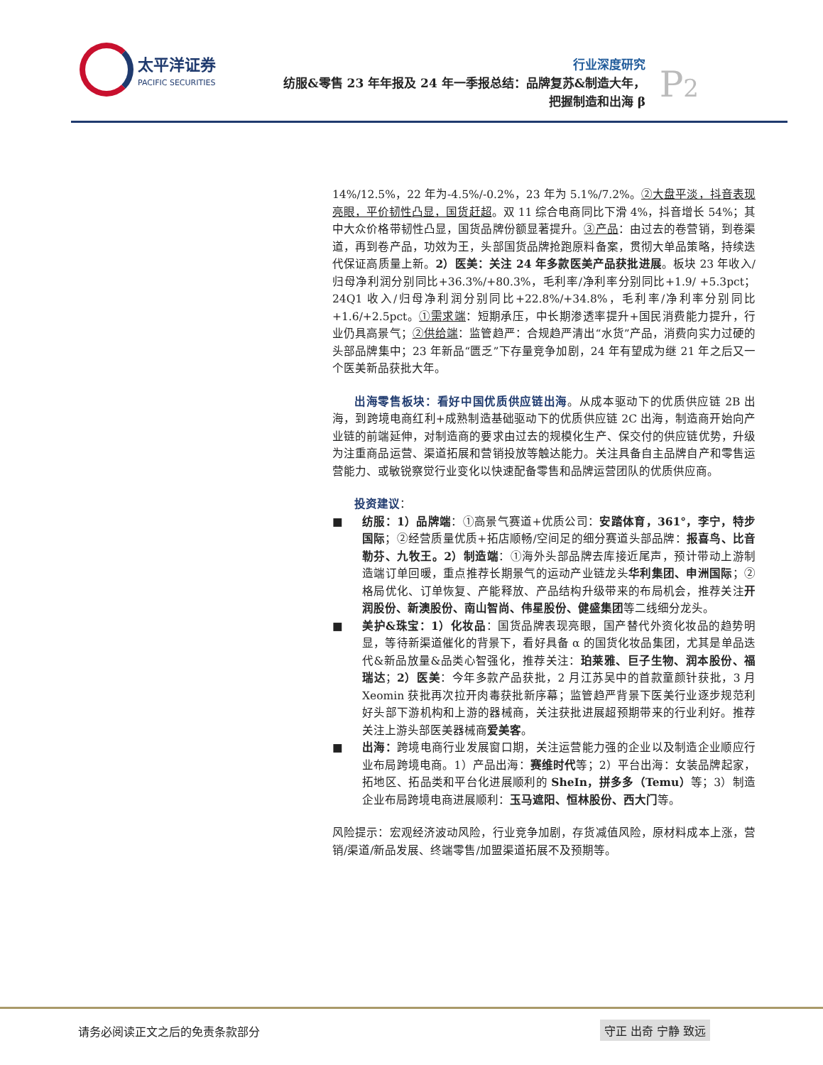太平洋证券 PACIFIC SECURITIES
行业深度研究
纺服&零售 23 年年报及 24 年一季报总结：品牌复苏&制造大年，
把握制造和出海 β
P2
14%/12.5%，22 年为-4.5%/-0.2%，23 年为 5.1%/7.2%。②大盘平淡，抖音表现亮眼，平价韧性凸显，国货赶超。双 11 综合电商同比下滑 4%，抖音增长 54%；其中大众价格带韧性凸显，国货品牌份额显著提升。③产品：由过去的卷营销，到卷渠道，再到卷产品，功效为王，头部国货品牌抢跑原料备案，贯彻大单品策略，持续迭代保证高质量上新。2）医美：关注 24 年多款医美产品获批进展。板块 23 年收入/归母净利润分别同比+36.3%/+80.3%，毛利率/净利率分别同比+1.9/ +5.3pct；24Q1 收入/归母净利润分别同比+22.8%/+34.8%，毛利率/净利率分别同比+1.6/+2.5pct。①需求端：短期承压，中长期渗透率提升+国民消费能力提升，行业仍具高景气；②供给端：监管趋严：合规趋严清出“水货”产品，消费向实力过硬的头部品牌集中；23 年新品“匮乏”下存量竞争加剧，24 年有望成为继 21 年之后又一个医美新品获批大年。
出海零售板块：看好中国优质供应链出海。从成本驱动下的优质供应链 2B 出海，到跨境电商红利+成熟制造基础驱动下的优质供应链 2C 出海，制造商开始向产业链的前端延伸，对制造商的要求由过去的规模化生产、保交付的供应链优势，升级为注重商品运营、渠道拓展和营销投放等触达能力。关注具备自主品牌自产和零售运营能力、或敏锐察觉行业变化以快速配备零售和品牌运营团队的优质供应商。
投资建议：
■ 纺服：1）品牌端：①高景气赛道+优质公司：安踏体育，361°，李宁，特步国际；②经营质量优质+拓店顺畅/空间足的细分赛道头部品牌：报喜鸟、比音勒芬、九牧王。2）制造端：①海外头部品牌去库接近尾声，预计带动上游制造端订单回暖，重点推荐长期景气的运动产业链龙头华利集团、申洲国际；②格局优化、订单恢复、产能释放、产品结构升级带来的布局机会，推荐关注开润股份、新澳股份、南山智尚、伟星股份、健盛集团等二线细分龙头。
■ 美护&珠宝：1）化妆品：国货品牌表现亮眼，国产替代外资化妆品的趋势明显，等待新渠道催化的背景下，看好具备 α 的国货化妆品集团，尤其是单品迭代&新品放量&品类心智强化，推荐关注：珀莱雅、巨子生物、润本股份、福瑞达；2）医美：今年多款产品获批，2 月江苏吴中的首款童颜针获批，3 月 Xeomin 获批再次拉开肉毒获批新序幕；监管趋严背景下医美行业逐步规范利好头部下游机构和上游的器械商，关注获批进展超预期带来的行业利好。推荐关注上游头部医美器械商爱美客。
■ 出海：跨境电商行业发展窗口期，关注运营能力强的企业以及制造企业顺应行业布局跨境电商。1）产品出海：赛维时代等；2）平台出海：女装品牌起家，拓地区、拓品类和平台化进展顺利的 SheIn，拼多多（Temu）等；3）制造企业布局跨境电商进展顺利：玉马遮阳、恒林股份、西大门等。
风险提示：宏观经济波动风险，行业竞争加剧，存货减值风险，原材料成本上涨，营销/渠道/新品发展、终端零售/加盟渠道拓展不及预期等。
请务必阅读正文之后的免责条款部分 守正 出奇 宁静 致远